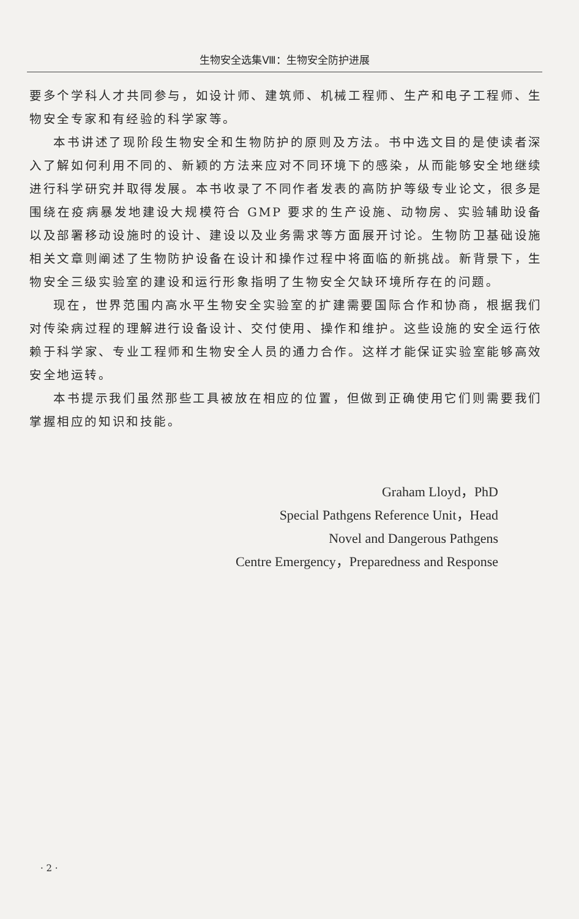生物安全选集Ⅷ：生物安全防护进展
要多个学科人才共同参与，如设计师、建筑师、机械工程师、生产和电子工程师、生物安全专家和有经验的科学家等。
本书讲述了现阶段生物安全和生物防护的原则及方法。书中选文目的是使读者深入了解如何利用不同的、新颖的方法来应对不同环境下的感染，从而能够安全地继续进行科学研究并取得发展。本书收录了不同作者发表的高防护等级专业论文，很多是围绕在疫病暴发地建设大规模符合 GMP 要求的生产设施、动物房、实验辅助设备以及部署移动设施时的设计、建设以及业务需求等方面展开讨论。生物防卫基础设施相关文章则阐述了生物防护设备在设计和操作过程中将面临的新挑战。新背景下，生物安全三级实验室的建设和运行形象指明了生物安全欠缺环境所存在的问题。
现在，世界范围内高水平生物安全实验室的扩建需要国际合作和协商，根据我们对传染病过程的理解进行设备设计、交付使用、操作和维护。这些设施的安全运行依赖于科学家、专业工程师和生物安全人员的通力合作。这样才能保证实验室能够高效安全地运转。
本书提示我们虽然那些工具被放在相应的位置，但做到正确使用它们则需要我们掌握相应的知识和技能。
Graham Lloyd，PhD
Special Pathgens Reference Unit，Head
Novel and Dangerous Pathgens
Centre Emergency，Preparedness and Response
· 2 ·